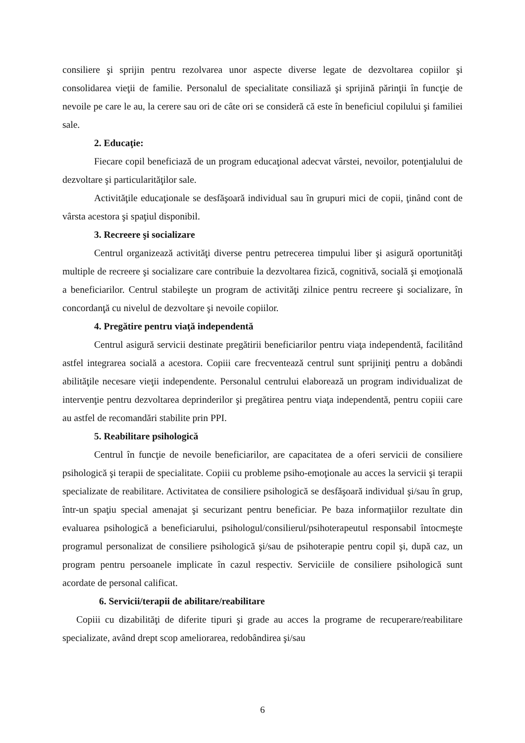consiliere şi sprijin pentru rezolvarea unor aspecte diverse legate de dezvoltarea copiilor şi consolidarea vieţii de familie. Personalul de specialitate consiliază şi sprijină părinţii în funcţie de nevoile pe care le au, la cerere sau ori de câte ori se consideră că este în beneficiul copilului şi familiei sale.
2. Educaţie:
Fiecare copil beneficiază de un program educaţional adecvat vârstei, nevoilor, potenţialului de dezvoltare şi particularităţilor sale.
Activităţile educaţionale se desfăşoară individual sau în grupuri mici de copii, ţinând cont de vârsta acestora şi spaţiul disponibil.
3. Recreere şi socializare
Centrul organizează activităţi diverse pentru petrecerea timpului liber şi asigură oportunităţi multiple de recreere şi socializare care contribuie la dezvoltarea fizică, cognitivă, socială şi emoţională a beneficiarilor. Centrul stabileşte un program de activităţi zilnice pentru recreere şi socializare, în concordanţă cu nivelul de dezvoltare şi nevoile copiilor.
4. Pregătire pentru viaţă independentă
Centrul asigură servicii destinate pregătirii beneficiarilor pentru viaţa independentă, facilitând astfel integrarea socială a acestora. Copiii care frecventează centrul sunt sprijiniţi pentru a dobândi abilităţile necesare vieţii independente. Personalul centrului elaborează un program individualizat de intervenţie pentru dezvoltarea deprinderilor şi pregătirea pentru viaţa independentă, pentru copiii care au astfel de recomandări stabilite prin PPI.
5. Reabilitare psihologică
Centrul în funcţie de nevoile beneficiarilor, are capacitatea de a oferi servicii de consiliere psihologică şi terapii de specialitate. Copiii cu probleme psiho-emoţionale au acces la servicii şi terapii specializate de reabilitare. Activitatea de consiliere psihologică se desfăşoară individual şi/sau în grup, într-un spaţiu special amenajat şi securizant pentru beneficiar. Pe baza informaţiilor rezultate din evaluarea psihologică a beneficiarului, psihologul/consilierul/psihoterapeutul responsabil întocmeşte programul personalizat de consiliere psihologică şi/sau de psihoterapie pentru copil şi, după caz, un program pentru persoanele implicate în cazul respectiv. Serviciile de consiliere psihologică sunt acordate de personal calificat.
6. Servicii/terapii de abilitare/reabilitare
Copiii cu dizabilităţi de diferite tipuri şi grade au acces la programe de recuperare/reabilitare specializate, având drept scop ameliorarea, redobândirea şi/sau
6